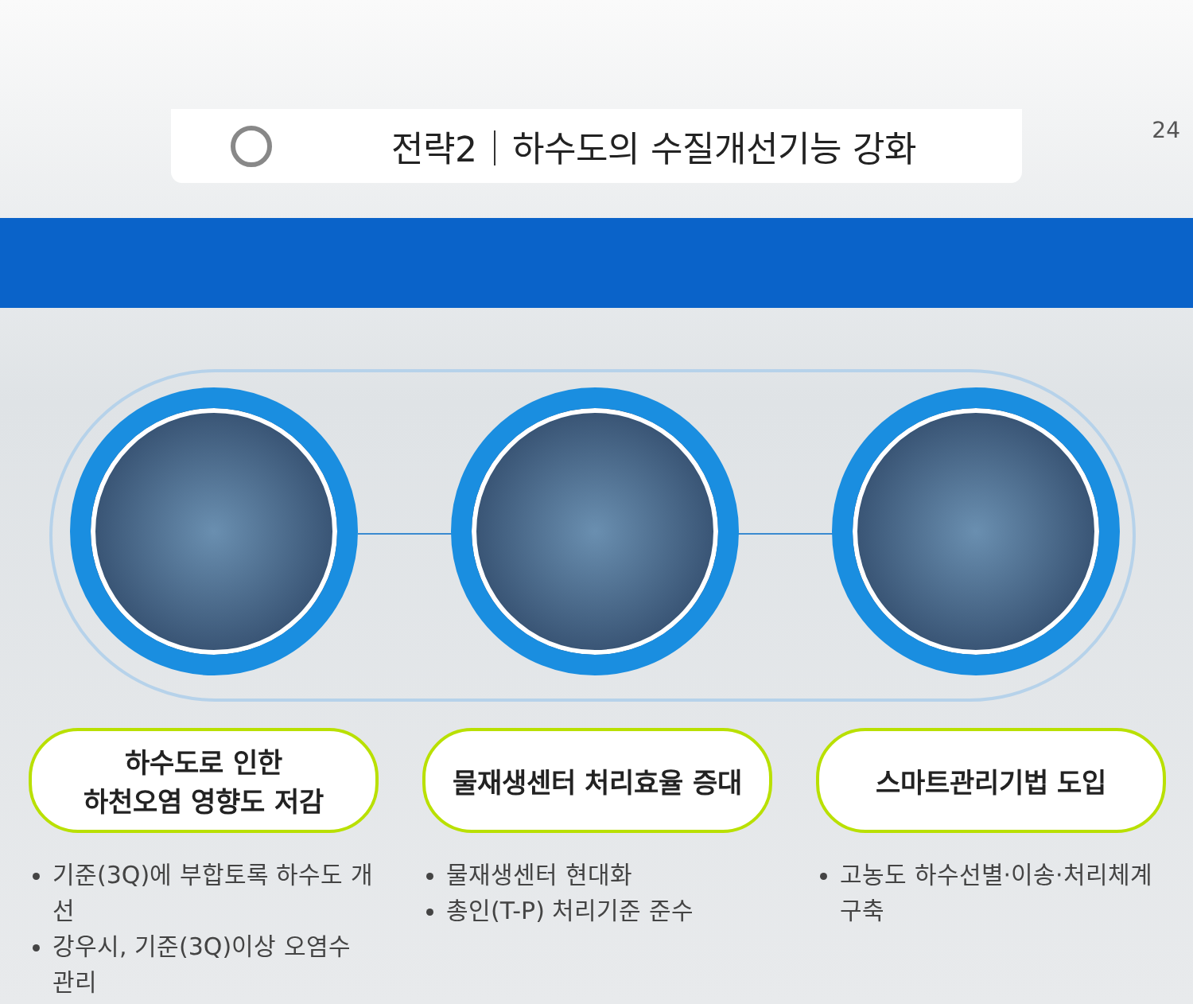24
전략2｜하수도의 수질개선기능 강화
하수도로 인한
하천오염 영향도 저감
기준(3Q)에 부합토록 하수도 개선
강우시, 기준(3Q)이상 오염수 관리
물재생센터 처리효율 증대
물재생센터 현대화
총인(T-P) 처리기준 준수
스마트관리기법 도입
고농도 하수선별·이송·처리체계 구축